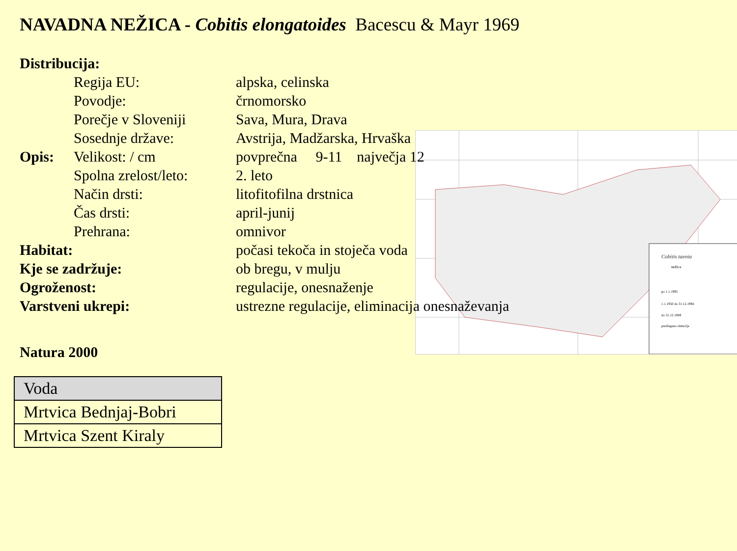NAVADNA NEŽICA - Cobitis elongatoides Bacescu & Mayr 1969
Cobitis taenia
nežica
po 1.1.1995
1.1.1950 do 31.12.1994
do 31.12.1949
predlagano območje
Distribucija:
Regija EU: alpska, celinska
Povodje: črnomorsko
Porečje v Sloveniji Sava, Mura, Drava
Sosednje države: Avstrija, Madžarska, Hrvaška
Opis: Velikost: / cm povprečna 9-11 največja 12
Spolna zrelost/leto: 2. leto
Način drsti: litofitofilna drstnica
Čas drsti: april-junij
Prehrana: omnivor
Habitat: počasi tekoča in stoječa voda
Kje se zadržuje: ob bregu, v mulju
Ogroženost: regulacije, onesnaženje
Varstveni ukrepi: ustrezne regulacije, eliminacija onesnaževanja
Natura 2000
| Voda |
| --- |
| Mrtvica Bednjaj-Bobri |
| Mrtvica Szent Kiraly |